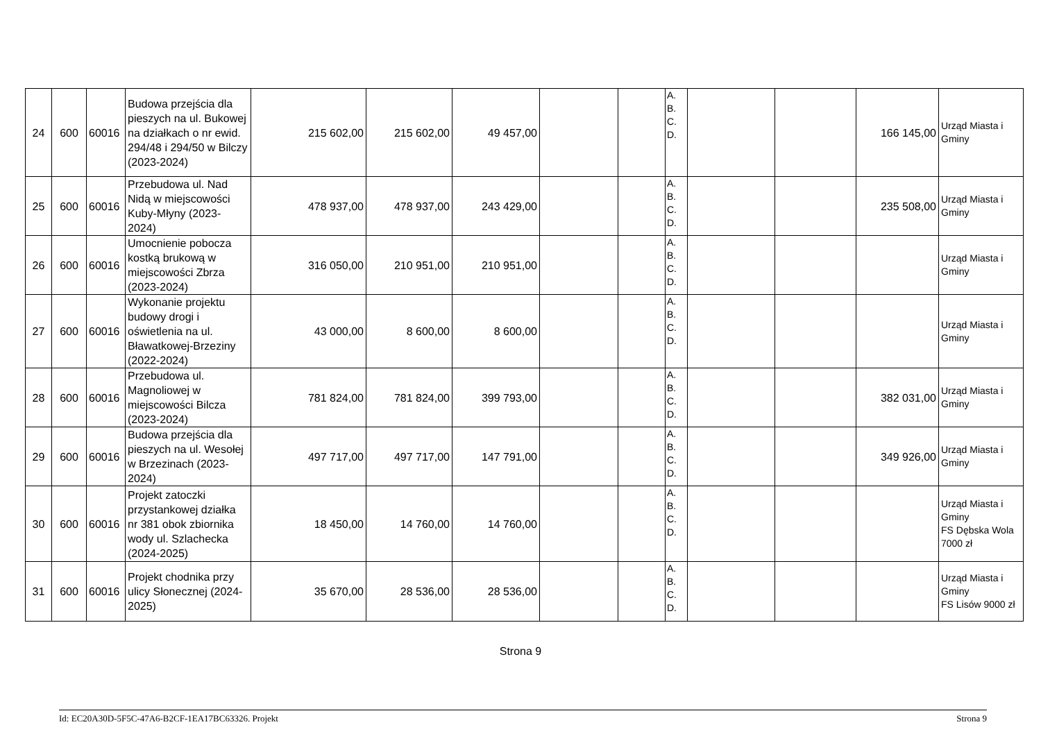| 24 | 600 | 60016 | Budowa przejścia dla pieszych na ul. Bukowej na działkach o nr ewid. 294/48 i 294/50 w Bilczy (2023-2024) | 215 602,00 | 215 602,00 | 49 457,00 | | | A. B. C. D. | | | 166 145,00 | Urząd Miasta i Gminy |
| 25 | 600 | 60016 | Przebudowa ul. Nad Nidą w miejscowości Kuby-Młyny (2023-2024) | 478 937,00 | 478 937,00 | 243 429,00 | | | A. B. C. D. | | | 235 508,00 | Urząd Miasta i Gminy |
| 26 | 600 | 60016 | Umocnienie pobocza kostką brukową w miejscowości Zbrza (2023-2024) | 316 050,00 | 210 951,00 | 210 951,00 | | | A. B. C. D. | | | | Urząd Miasta i Gminy |
| 27 | 600 | 60016 | Wykonanie projektu budowy drogi i oświetlenia na ul. Bławatkowej-Brzeziny (2022-2024) | 43 000,00 | 8 600,00 | 8 600,00 | | | A. B. C. D. | | | | Urząd Miasta i Gminy |
| 28 | 600 | 60016 | Przebudowa ul. Magnoliowej w miejscowości Bilcza (2023-2024) | 781 824,00 | 781 824,00 | 399 793,00 | | | A. B. C. D. | | | 382 031,00 | Urząd Miasta i Gminy |
| 29 | 600 | 60016 | Budowa przejścia dla pieszych na ul. Wesołej w Brzezinach (2023-2024) | 497 717,00 | 497 717,00 | 147 791,00 | | | A. B. C. D. | | | 349 926,00 | Urząd Miasta i Gminy |
| 30 | 600 | 60016 | Projekt zatoczki przystankowej działka nr 381 obok zbiornika wody ul. Szlachecka (2024-2025) | 18 450,00 | 14 760,00 | 14 760,00 | | | A. B. C. D. | | | | Urząd Miasta i Gminy FS Dębska Wola 7000 zł |
| 31 | 600 | 60016 | Projekt chodnika przy ulicy Słonecznej (2024-2025) | 35 670,00 | 28 536,00 | 28 536,00 | | | A. B. C. D. | | | | Urząd Miasta i Gminy FS Lisów 9000 zł |
Strona 9
Id: EC20A30D-5F5C-47A6-B2CF-1EA17BC63326. Projekt Strona 9